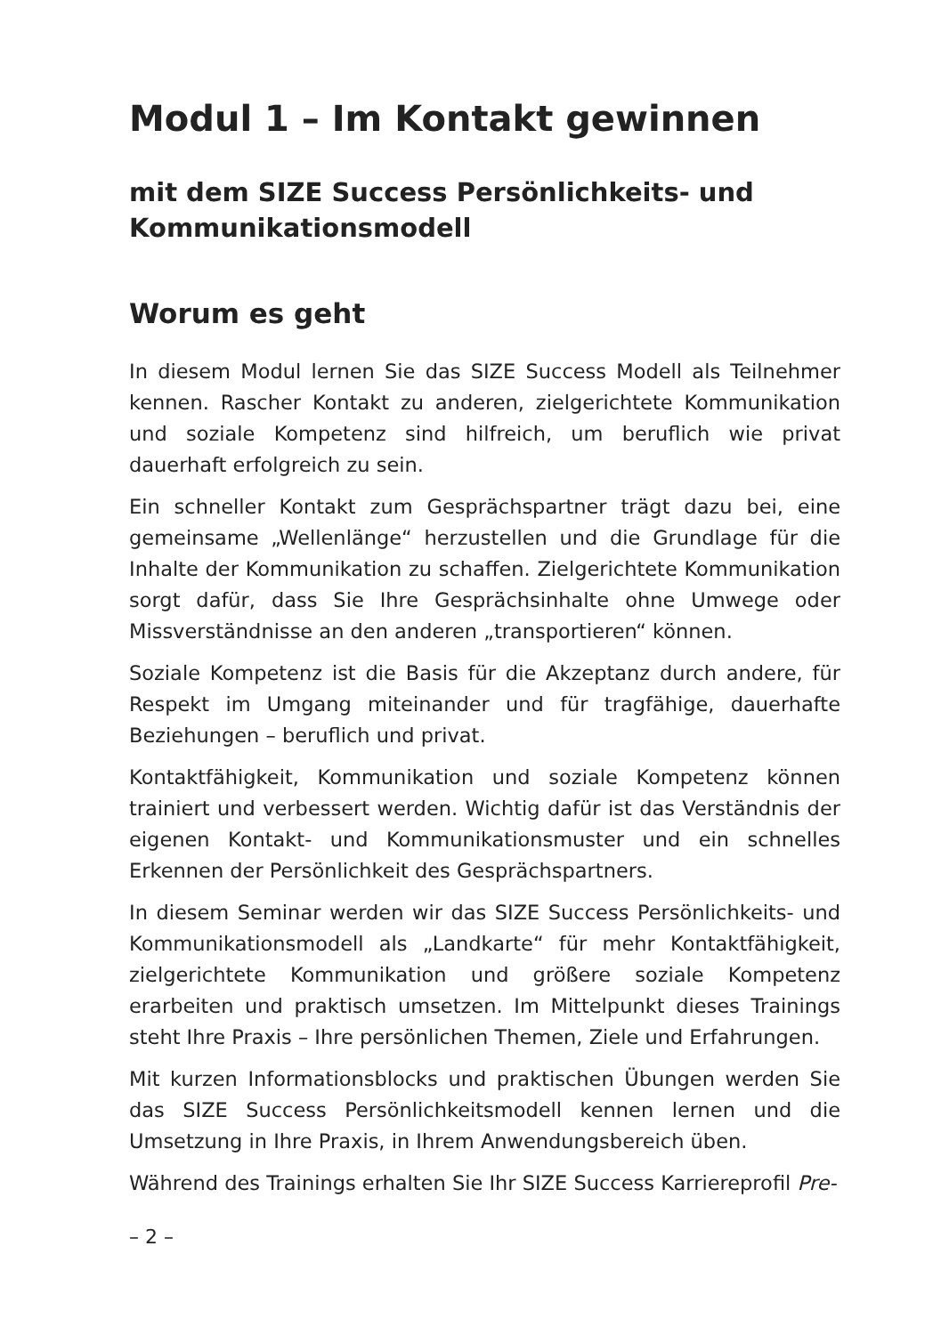Modul 1 – Im Kontakt gewinnen
mit dem SIZE Success Persönlichkeits- und Kommunikationsmodell
Worum es geht
In diesem Modul lernen Sie das SIZE Success Modell als Teilnehmer kennen. Rascher Kontakt zu anderen, zielgerichtete Kommunikation und soziale Kompetenz sind hilfreich, um beruflich wie privat dauerhaft erfolgreich zu sein.
Ein schneller Kontakt zum Gesprächspartner trägt dazu bei, eine gemeinsame „Wellenlänge“ herzustellen und die Grundlage für die Inhalte der Kommunikation zu schaffen. Zielgerichtete Kommunikation sorgt dafür, dass Sie Ihre Gesprächsinhalte ohne Umwege oder Missverständnisse an den anderen „transportieren“ können.
Soziale Kompetenz ist die Basis für die Akzeptanz durch andere, für Respekt im Umgang miteinander und für tragfähige, dauerhafte Beziehungen – beruflich und privat.
Kontaktfähigkeit, Kommunikation und soziale Kompetenz können trainiert und verbessert werden. Wichtig dafür ist das Verständnis der eigenen Kontakt- und Kommunikationsmuster und ein schnelles Erkennen der Persönlichkeit des Gesprächspartners.
In diesem Seminar werden wir das SIZE Success Persönlichkeits- und Kommunikationsmodell als „Landkarte“ für mehr Kontaktfähigkeit, zielgerichtete Kommunikation und größere soziale Kompetenz erarbeiten und praktisch umsetzen. Im Mittelpunkt dieses Trainings steht Ihre Praxis – Ihre persönlichen Themen, Ziele und Erfahrungen.
Mit kurzen Informationsblocks und praktischen Übungen werden Sie das SIZE Success Persönlichkeitsmodell kennen lernen und die Umsetzung in Ihre Praxis, in Ihrem Anwendungsbereich üben.
Während des Trainings erhalten Sie Ihr SIZE Success Karriereprofil Pre-
– 2 –